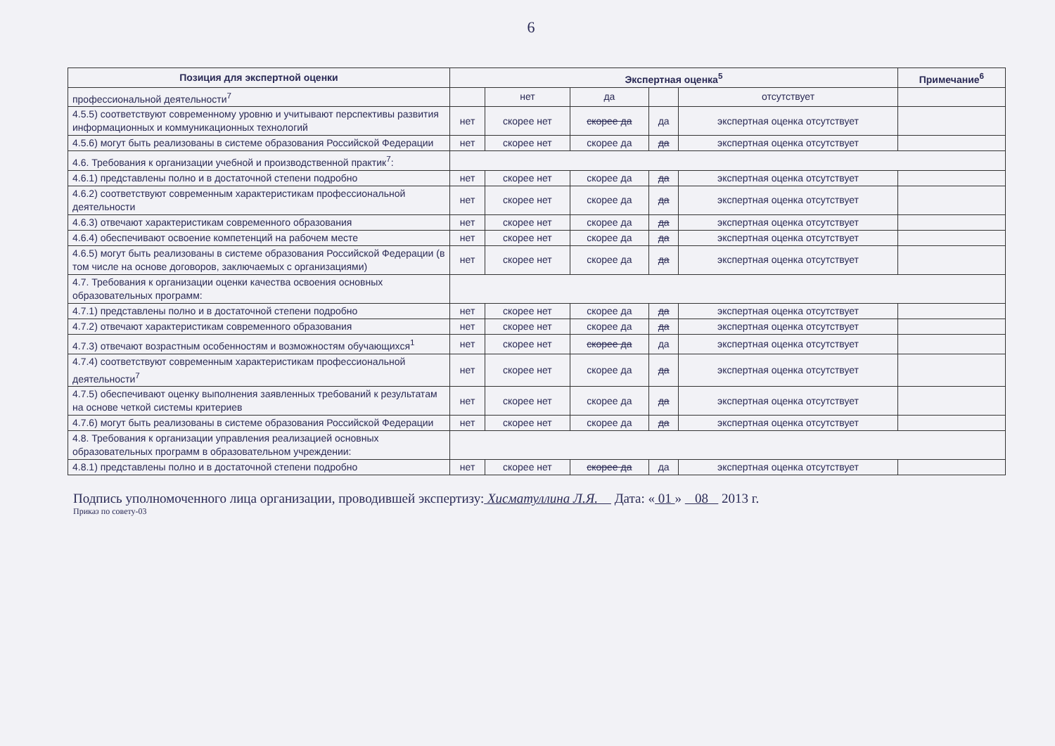6
| Позиция для экспертной оценки | Экспертная оценка<sup>5</sup> | | | | | Примечание<sup>6</sup> |
| --- | --- | --- | --- | --- | --- | --- |
| профессиональной деятельности<sup>7</sup> | | нет | да | | отсутствует | |
| 4.5.5) соответствуют современному уровню и учитывают перспективы развития информационных и коммуникационных технологий | нет | скорее нет | скорее да | да | экспертная оценка отсутствует | |
| 4.5.6) могут быть реализованы в системе образования Российской Федерации | нет | скорее нет | скорее да | да | экспертная оценка отсутствует | |
| 4.6. Требования к организации учебной и производственной практик<sup>7</sup>: | | | | | | |
| 4.6.1) представлены полно и в достаточной степени подробно | нет | скорее нет | скорее да | да | экспертная оценка отсутствует | |
| 4.6.2) соответствуют современным характеристикам профессиональной деятельности | нет | скорее нет | скорее да | да | экспертная оценка отсутствует | |
| 4.6.3) отвечают характеристикам современного образования | нет | скорее нет | скорее да | да | экспертная оценка отсутствует | |
| 4.6.4) обеспечивают освоение компетенций на рабочем месте | нет | скорее нет | скорее да | да | экспертная оценка отсутствует | |
| 4.6.5) могут быть реализованы в системе образования Российской Федерации (в том числе на основе договоров, заключаемых с организациями) | нет | скорее нет | скорее да | да | экспертная оценка отсутствует | |
| 4.7. Требования к организации оценки качества освоения основных образовательных программ: | | | | | | |
| 4.7.1) представлены полно и в достаточной степени подробно | нет | скорее нет | скорее да | да | экспертная оценка отсутствует | |
| 4.7.2) отвечают характеристикам современного образования | нет | скорее нет | скорее да | да | экспертная оценка отсутствует | |
| 4.7.3) отвечают возрастным особенностям и возможностям обучающихся<sup>1</sup> | нет | скорее нет | скорее да | да | экспертная оценка отсутствует | |
| 4.7.4) соответствуют современным характеристикам профессиональной деятельности<sup>7</sup> | нет | скорее нет | скорее да | да | экспертная оценка отсутствует | |
| 4.7.5) обеспечивают оценку выполнения заявленных требований к результатам на основе четкой системы критериев | нет | скорее нет | скорее да | да | экспертная оценка отсутствует | |
| 4.7.6) могут быть реализованы в системе образования Российской Федерации | нет | скорее нет | скорее да | да | экспертная оценка отсутствует | |
| 4.8. Требования к организации управления реализацией основных образовательных программ в образовательном учреждении: | | | | | | |
| 4.8.1) представлены полно и в достаточной степени подробно | нет | скорее нет | скорее да | да | экспертная оценка отсутствует | |
Подпись уполномоченного лица организации, проводившей экспертизу: Хисматуллина Л.Я. Дата: « 01 » 08 2013 г.
Приказ по совету-03